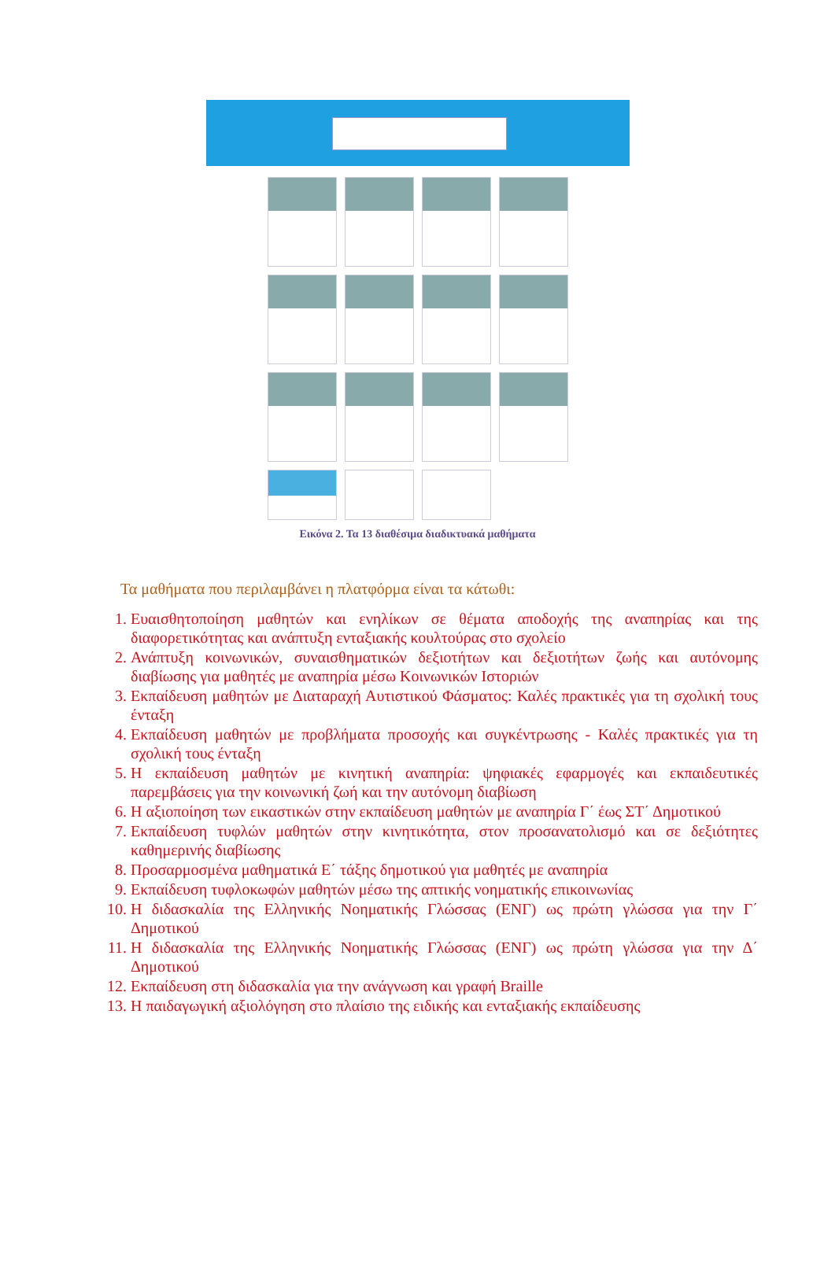Εικόνα 2. Τα 13 διαθέσιμα διαδικτυακά μαθήματα
Τα μαθήματα που περιλαμβάνει η πλατφόρμα είναι τα κάτωθι:
1. Ευαισθητοποίηση μαθητών και ενηλίκων σε θέματα αποδοχής της αναπηρίας και της διαφορετικότητας και ανάπτυξη ενταξιακής κουλτούρας στο σχολείο
2. Ανάπτυξη κοινωνικών, συναισθηματικών δεξιοτήτων και δεξιοτήτων ζωής και αυτόνομης διαβίωσης για μαθητές με αναπηρία μέσω Κοινωνικών Ιστοριών
3. Εκπαίδευση μαθητών με Διαταραχή Αυτιστικού Φάσματος: Καλές πρακτικές για τη σχολική τους ένταξη
4. Εκπαίδευση μαθητών με προβλήματα προσοχής και συγκέντρωσης - Καλές πρακτικές για τη σχολική τους ένταξη
5. Η εκπαίδευση μαθητών με κινητική αναπηρία: ψηφιακές εφαρμογές και εκπαιδευτικές παρεμβάσεις για την κοινωνική ζωή και την αυτόνομη διαβίωση
6. Η αξιοποίηση των εικαστικών στην εκπαίδευση μαθητών με αναπηρία Γ΄ έως ΣΤ΄ Δημοτικού
7. Εκπαίδευση τυφλών μαθητών στην κινητικότητα, στον προσανατολισμό και σε δεξιότητες καθημερινής διαβίωσης
8. Προσαρμοσμένα μαθηματικά Ε΄ τάξης δημοτικού για μαθητές με αναπηρία
9. Εκπαίδευση τυφλοκωφών μαθητών μέσω της απτικής νοηματικής επικοινωνίας
10. Η διδασκαλία της Ελληνικής Νοηματικής Γλώσσας (ΕΝΓ) ως πρώτη γλώσσα για την Γ΄ Δημοτικού
11. Η διδασκαλία της Ελληνικής Νοηματικής Γλώσσας (ΕΝΓ) ως πρώτη γλώσσα για την Δ΄ Δημοτικού
12. Εκπαίδευση στη διδασκαλία για την ανάγνωση και γραφή Braille
13. Η παιδαγωγική αξιολόγηση στο πλαίσιο της ειδικής και ενταξιακής εκπαίδευσης